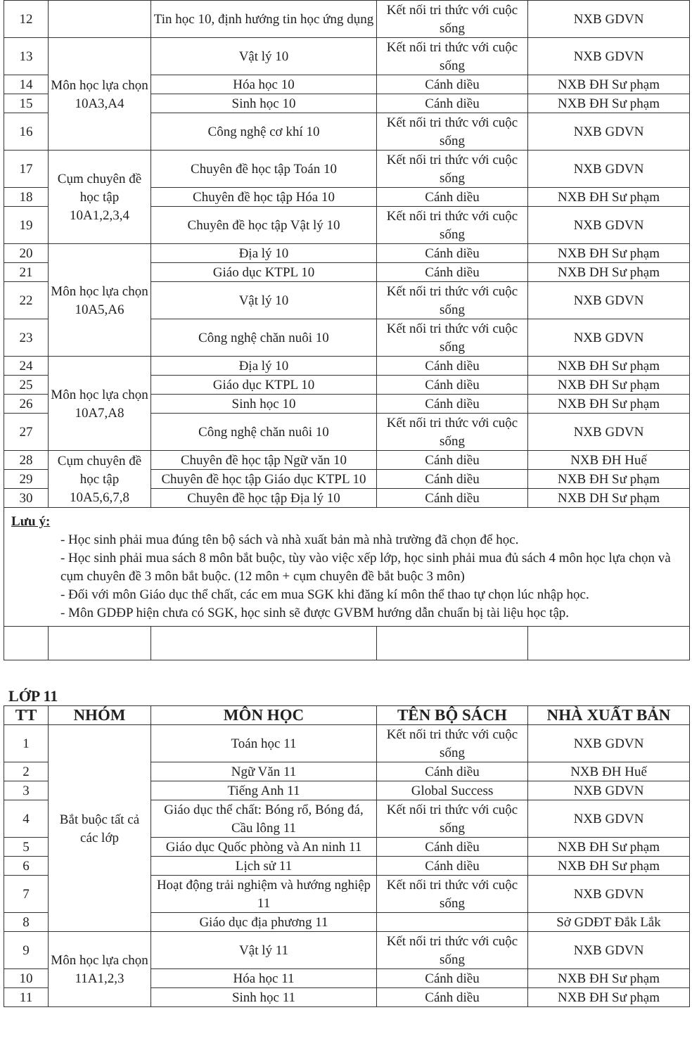| 12 | | Tin học 10, định hướng tin học ứng dụng | Kết nối tri thức với cuộc sống | NXB GDVN |
| 13 | Môn học lựa chọn 10A3,A4 | Vật lý 10 | Kết nối tri thức với cuộc sống | NXB GDVN |
| 14 | | Hóa học 10 | Cánh diều | NXB ĐH Sư phạm |
| 15 | | Sinh học 10 | Cánh diều | NXB ĐH Sư phạm |
| 16 | | Công nghệ cơ khí 10 | Kết nối tri thức với cuộc sống | NXB GDVN |
| 17 | Cụm chuyên đề học tập 10A1,2,3,4 | Chuyên đề học tập Toán 10 | Kết nối tri thức với cuộc sống | NXB GDVN |
| 18 | | Chuyên đề học tập Hóa 10 | Cánh diều | NXB ĐH Sư phạm |
| 19 | | Chuyên đề học tập Vật lý 10 | Kết nối tri thức với cuộc sống | NXB GDVN |
| 20 | Môn học lựa chọn 10A5,A6 | Địa lý 10 | Cánh diều | NXB ĐH Sư phạm |
| 21 | | Giáo dục KTPL 10 | Cánh diều | NXB DH Sư phạm |
| 22 | | Vật lý 10 | Kết nối tri thức với cuộc sống | NXB GDVN |
| 23 | | Công nghệ chăn nuôi 10 | Kết nối tri thức với cuộc sống | NXB GDVN |
| 24 | Môn học lựa chọn 10A7,A8 | Địa lý 10 | Cánh diều | NXB ĐH Sư phạm |
| 25 | | Giáo dục KTPL 10 | Cánh diều | NXB ĐH Sư phạm |
| 26 | | Sinh học 10 | Cánh diều | NXB ĐH Sư phạm |
| 27 | | Công nghệ chăn nuôi 10 | Kết nối tri thức với cuộc sống | NXB GDVN |
| 28 | Cụm chuyên đề học tập 10A5,6,7,8 | Chuyên đề học tập Ngữ văn 10 | Cánh diều | NXB ĐH Huế |
| 29 | | Chuyên đề học tập Giáo dục KTPL 10 | Cánh diều | NXB ĐH Sư phạm |
| 30 | | Chuyên đề học tập Địa lý 10 | Cánh diều | NXB DH Sư phạm |
| Lưu ý: - Học sinh phải mua đúng tên bộ sách và nhà xuất bản mà nhà trường đã chọn để học. - Học sinh phải mua sách 8 môn bắt buộc, tùy vào việc xếp lớp, học sinh phải mua đủ sách 4 môn học lựa chọn và cụm chuyên đề 3 môn bắt buộc. (12 môn + cụm chuyên đề bắt buộc 3 môn) - Đối với môn Giáo dục thể chất, các em mua SGK khi đăng kí môn thể thao tự chọn lúc nhập học. - Môn GDĐP hiện chưa có SGK, học sinh sẽ được GVBM hướng dẫn chuẩn bị tài liệu học tập. | | | | |
LỚP 11
| TT | NHÓM | MÔN HỌC | TÊN BỘ SÁCH | NHÀ XUẤT BẢN |
| --- | --- | --- | --- | --- |
| 1 | Bắt buộc tất cả các lớp | Toán học 11 | Kết nối tri thức với cuộc sống | NXB GDVN |
| 2 | | Ngữ Văn 11 | Cánh diều | NXB ĐH Huế |
| 3 | | Tiếng Anh 11 | Global Success | NXB GDVN |
| 4 | | Giáo dục thể chất: Bóng rổ, Bóng đá, Cầu lông 11 | Kết nối tri thức với cuộc sống | NXB GDVN |
| 5 | | Giáo dục Quốc phòng và An ninh 11 | Cánh diều | NXB ĐH Sư phạm |
| 6 | | Lịch sử 11 | Cánh diều | NXB ĐH Sư phạm |
| 7 | | Hoạt động trải nghiệm và hướng nghiệp 11 | Kết nối tri thức với cuộc sống | NXB GDVN |
| 8 | | Giáo dục địa phương 11 | | Sở GDĐT Đắk Lắk |
| 9 | Môn học lựa chọn 11A1,2,3 | Vật lý 11 | Kết nối tri thức với cuộc sống | NXB GDVN |
| 10 | | Hóa học 11 | Cánh diều | NXB ĐH Sư phạm |
| 11 | | Sinh học 11 | Cánh diều | NXB ĐH Sư phạm |